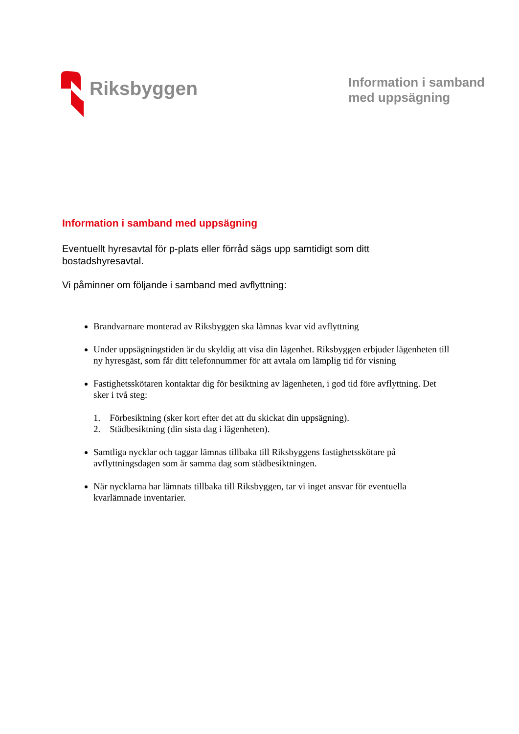Riksbyggen
Information i samband
med uppsägning
Information i samband med uppsägning
Eventuellt hyresavtal för p-plats eller förråd sägs upp samtidigt som ditt bostadshyresavtal.
Vi påminner om följande i samband med avflyttning:
Brandvarnare monterad av Riksbyggen ska lämnas kvar vid avflyttning
Under uppsägningstiden är du skyldig att visa din lägenhet. Riksbyggen erbjuder lägenheten till ny hyresgäst, som får ditt telefonnummer för att avtala om lämplig tid för visning
Fastighetsskötaren kontaktar dig för besiktning av lägenheten, i god tid före avflyttning. Det sker i två steg:
1. Förbesiktning (sker kort efter det att du skickat din uppsägning).
2. Städbesiktning (din sista dag i lägenheten).
Samtliga nycklar och taggar lämnas tillbaka till Riksbyggens fastighetsskötare på avflyttningsdagen som är samma dag som städbesiktningen.
När nycklarna har lämnats tillbaka till Riksbyggen, tar vi inget ansvar för eventuella kvarlämnade inventarier.